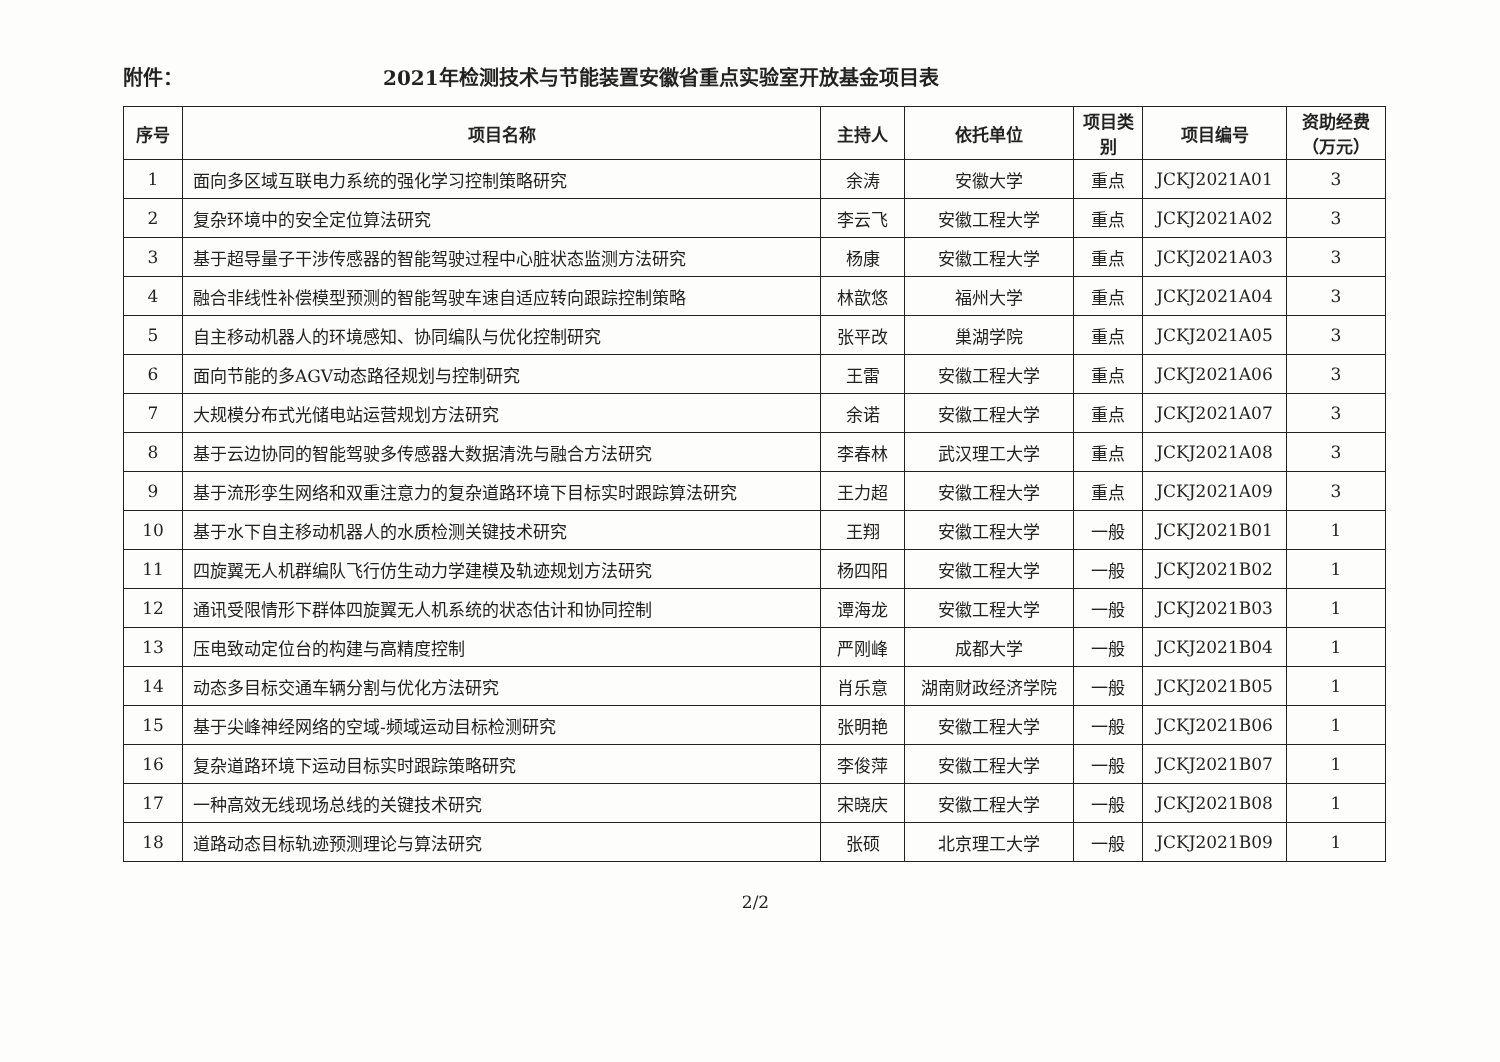附件： 2021年检测技术与节能装置安徽省重点实验室开放基金项目表
| 序号 | 项目名称 | 主持人 | 依托单位 | 项目类别 | 项目编号 | 资助经费（万元） |
| --- | --- | --- | --- | --- | --- | --- |
| 1 | 面向多区域互联电力系统的强化学习控制策略研究 | 余涛 | 安徽大学 | 重点 | JCKJ2021A01 | 3 |
| 2 | 复杂环境中的安全定位算法研究 | 李云飞 | 安徽工程大学 | 重点 | JCKJ2021A02 | 3 |
| 3 | 基于超导量子干涉传感器的智能驾驶过程中心脏状态监测方法研究 | 杨康 | 安徽工程大学 | 重点 | JCKJ2021A03 | 3 |
| 4 | 融合非线性补偿模型预测的智能驾驶车速自适应转向跟踪控制策略 | 林歆悠 | 福州大学 | 重点 | JCKJ2021A04 | 3 |
| 5 | 自主移动机器人的环境感知、协同编队与优化控制研究 | 张平改 | 巢湖学院 | 重点 | JCKJ2021A05 | 3 |
| 6 | 面向节能的多AGV动态路径规划与控制研究 | 王雷 | 安徽工程大学 | 重点 | JCKJ2021A06 | 3 |
| 7 | 大规模分布式光储电站运营规划方法研究 | 余诺 | 安徽工程大学 | 重点 | JCKJ2021A07 | 3 |
| 8 | 基于云边协同的智能驾驶多传感器大数据清洗与融合方法研究 | 李春林 | 武汉理工大学 | 重点 | JCKJ2021A08 | 3 |
| 9 | 基于流形孪生网络和双重注意力的复杂道路环境下目标实时跟踪算法研究 | 王力超 | 安徽工程大学 | 重点 | JCKJ2021A09 | 3 |
| 10 | 基于水下自主移动机器人的水质检测关键技术研究 | 王翔 | 安徽工程大学 | 一般 | JCKJ2021B01 | 1 |
| 11 | 四旋翼无人机群编队飞行仿生动力学建模及轨迹规划方法研究 | 杨四阳 | 安徽工程大学 | 一般 | JCKJ2021B02 | 1 |
| 12 | 通讯受限情形下群体四旋翼无人机系统的状态估计和协同控制 | 谭海龙 | 安徽工程大学 | 一般 | JCKJ2021B03 | 1 |
| 13 | 压电致动定位台的构建与高精度控制 | 严刚峰 | 成都大学 | 一般 | JCKJ2021B04 | 1 |
| 14 | 动态多目标交通车辆分割与优化方法研究 | 肖乐意 | 湖南财政经济学院 | 一般 | JCKJ2021B05 | 1 |
| 15 | 基于尖峰神经网络的空域-频域运动目标检测研究 | 张明艳 | 安徽工程大学 | 一般 | JCKJ2021B06 | 1 |
| 16 | 复杂道路环境下运动目标实时跟踪策略研究 | 李俊萍 | 安徽工程大学 | 一般 | JCKJ2021B07 | 1 |
| 17 | 一种高效无线现场总线的关键技术研究 | 宋晓庆 | 安徽工程大学 | 一般 | JCKJ2021B08 | 1 |
| 18 | 道路动态目标轨迹预测理论与算法研究 | 张硕 | 北京理工大学 | 一般 | JCKJ2021B09 | 1 |
2/2